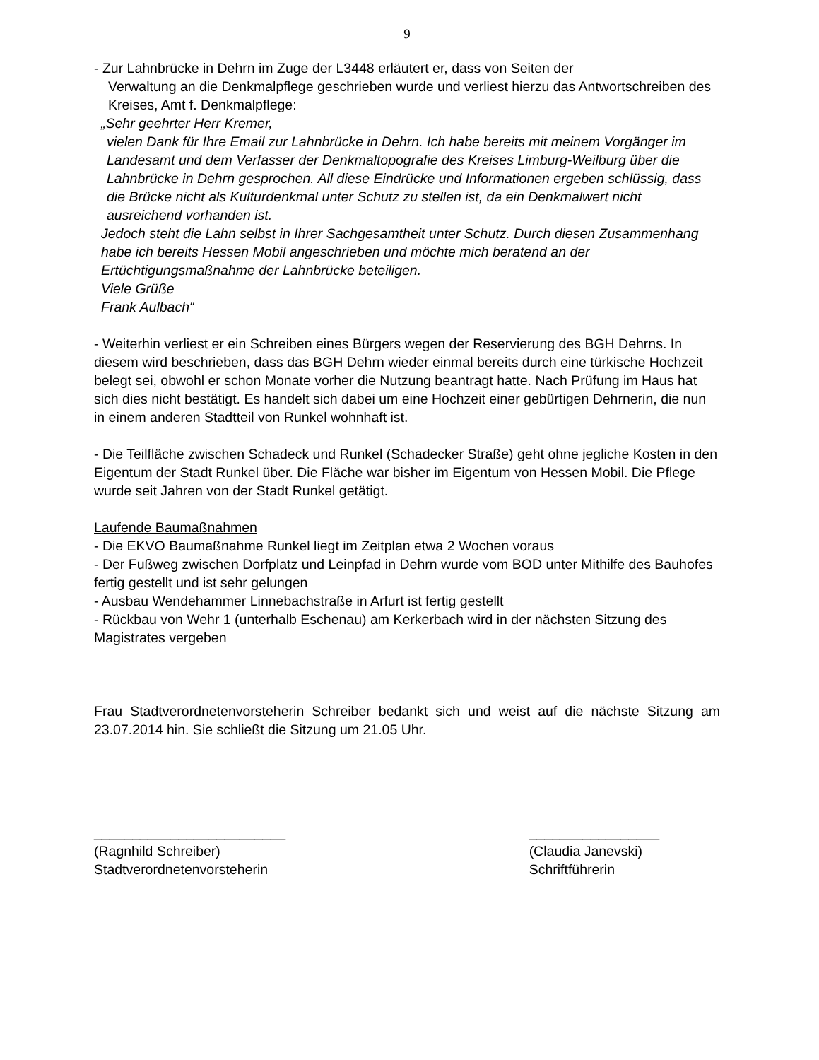9
- Zur Lahnbrücke in Dehrn im Zuge der L3448 erläutert er, dass von Seiten der
Verwaltung an die Denkmalpflege geschrieben wurde und verliest hierzu das Antwortschreiben des Kreises, Amt f. Denkmalpflege:
„Sehr geehrter Herr Kremer,
vielen Dank für Ihre Email zur Lahnbrücke in Dehrn. Ich habe bereits mit meinem Vorgänger im Landesamt und dem Verfasser der Denkmaltopografie des Kreises Limburg-Weilburg über die Lahnbrücke in Dehrn gesprochen. All diese Eindrücke und Informationen ergeben schlüssig, dass die Brücke nicht als Kulturdenkmal unter Schutz zu stellen ist, da ein Denkmalwert nicht ausreichend vorhanden ist.
Jedoch steht die Lahn selbst in Ihrer Sachgesamtheit unter Schutz. Durch diesen Zusammenhang habe ich bereits Hessen Mobil angeschrieben und möchte mich beratend an der Ertüchtigungsmaßnahme der Lahnbrücke beteiligen.
Viele Grüße
Frank Aulbach“
- Weiterhin verliest er ein Schreiben eines Bürgers wegen der Reservierung des BGH Dehrns. In diesem wird beschrieben, dass das BGH Dehrn wieder einmal bereits durch eine türkische Hochzeit belegt sei, obwohl er schon Monate vorher die Nutzung beantragt hatte. Nach Prüfung im Haus hat sich dies nicht bestätigt. Es handelt sich dabei um eine Hochzeit einer gebürtigen Dehrnerin, die nun in einem anderen Stadtteil von Runkel wohnhaft ist.
- Die Teilfläche zwischen Schadeck und Runkel (Schadecker Straße) geht ohne jegliche Kosten in den Eigentum der Stadt Runkel über. Die Fläche war bisher im Eigentum von Hessen Mobil. Die Pflege wurde seit Jahren von der Stadt Runkel getätigt.
Laufende Baumaßnahmen
- Die EKVO Baumaßnahme Runkel liegt im Zeitplan etwa 2 Wochen voraus
- Der Fußweg zwischen Dorfplatz und Leinpfad in Dehrn wurde vom BOD unter Mithilfe des Bauhofes fertig gestellt und ist sehr gelungen
- Ausbau Wendehammer Linnebachstraße in Arfurt ist fertig gestellt
- Rückbau von Wehr 1 (unterhalb Eschenau) am Kerkerbach wird in der nächsten Sitzung des Magistrates vergeben
Frau Stadtverordnetenvorsteherin Schreiber bedankt sich und weist auf die nächste Sitzung am 23.07.2014 hin. Sie schließt die Sitzung um 21.05 Uhr.
_________________________
(Ragnhild Schreiber)
Stadtverordnetenvorsteherin
_________________
(Claudia Janevski)
Schriftführerin